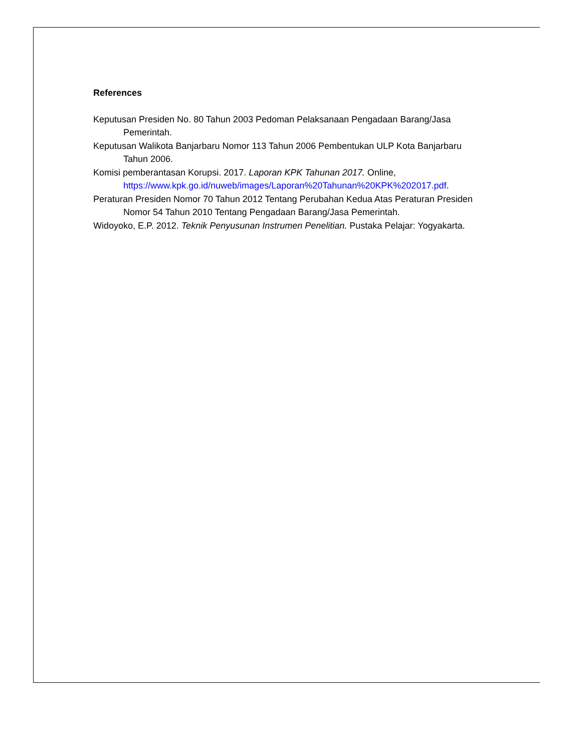References
Keputusan Presiden No. 80 Tahun 2003 Pedoman Pelaksanaan Pengadaan Barang/Jasa Pemerintah.
Keputusan Walikota Banjarbaru Nomor 113 Tahun 2006 Pembentukan ULP Kota Banjarbaru Tahun 2006.
Komisi pemberantasan Korupsi. 2017. Laporan KPK Tahunan 2017. Online, https://www.kpk.go.id/nuweb/images/Laporan%20Tahunan%20KPK%202017.pdf.
Peraturan Presiden Nomor 70 Tahun 2012 Tentang Perubahan Kedua Atas Peraturan Presiden Nomor 54 Tahun 2010 Tentang Pengadaan Barang/Jasa Pemerintah.
Widoyoko, E.P. 2012. Teknik Penyusunan Instrumen Penelitian. Pustaka Pelajar: Yogyakarta.